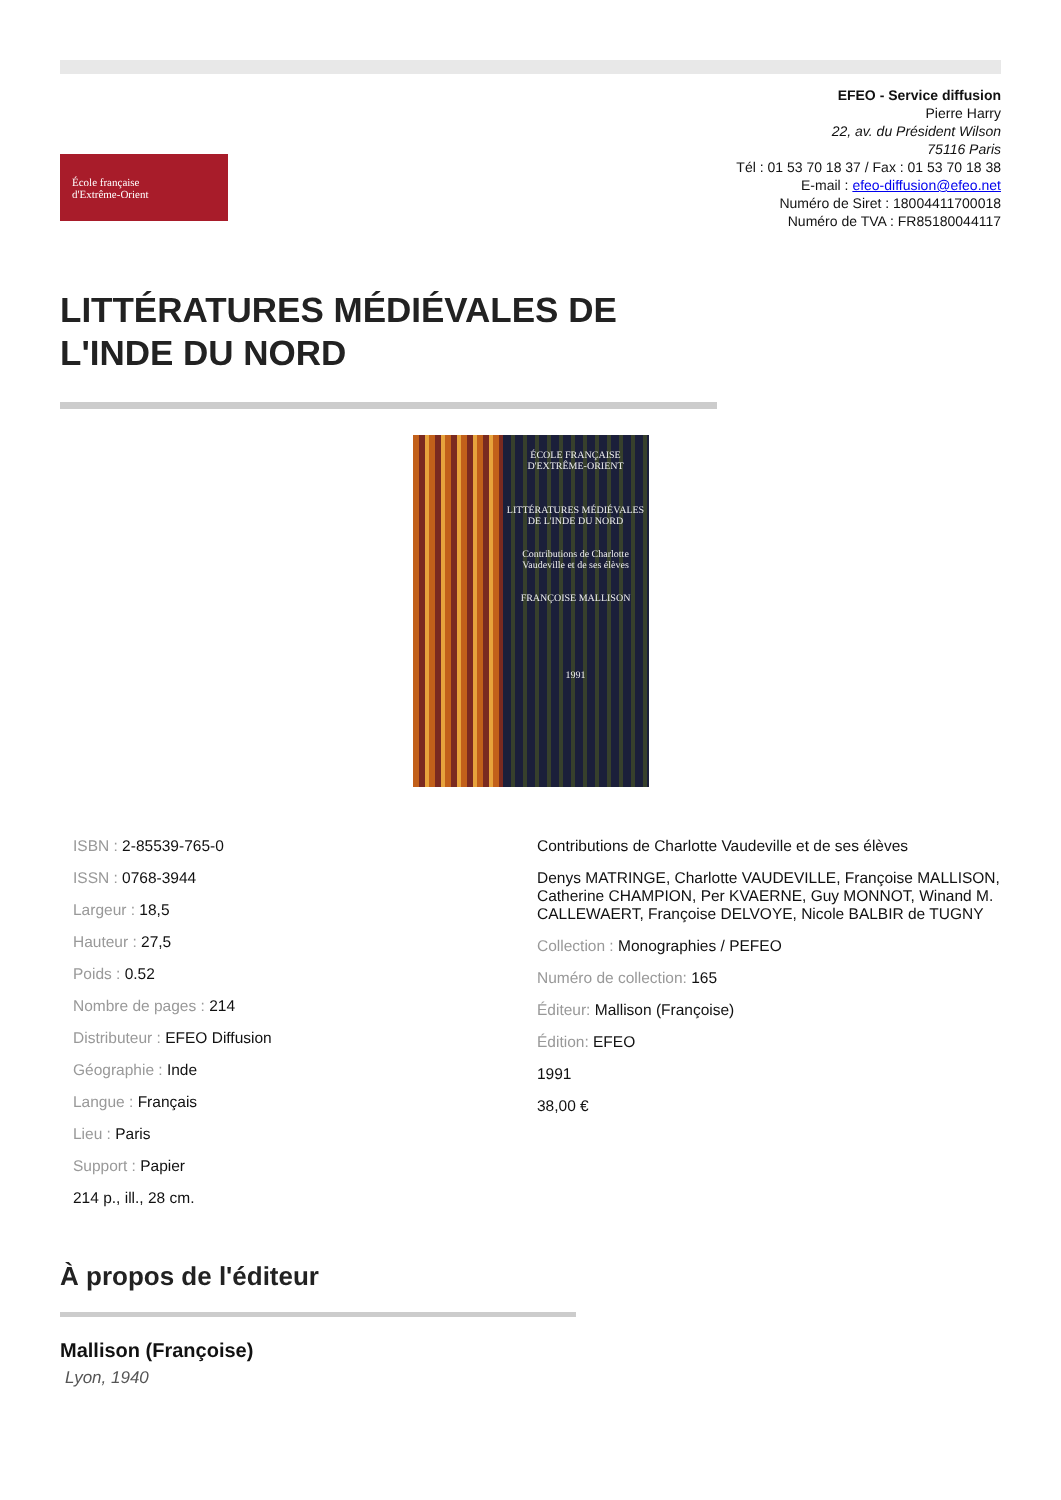École française
d'Extrême-Orient
EFEO - Service diffusion
Pierre Harry
22, av. du Président Wilson
75116 Paris
Tél : 01 53 70 18 37 / Fax : 01 53 70 18 38
E-mail : efeo-diffusion@efeo.net
Numéro de Siret : 18004411700018
Numéro de TVA : FR85180044117
LITTÉRATURES MÉDIÉVALES DE L'INDE DU NORD
ÉCOLE FRANÇAISE D'EXTRÊME-ORIENT
LITTÉRATURES MÉDIÉVALES DE L'INDE DU NORD
Contributions de Charlotte Vaudeville et de ses élèves
FRANÇOISE MALLISON
1991
ISBN : 2-85539-765-0
ISSN : 0768-3944
Largeur : 18,5
Hauteur : 27,5
Poids : 0.52
Nombre de pages : 214
Distributeur : EFEO Diffusion
Géographie : Inde
Langue : Français
Lieu : Paris
Support : Papier
214 p., ill., 28 cm.
Contributions de Charlotte Vaudeville et de ses élèves
Denys MATRINGE, Charlotte VAUDEVILLE, Françoise MALLISON, Catherine CHAMPION, Per KVAERNE, Guy MONNOT, Winand M. CALLEWAERT, Françoise DELVOYE, Nicole BALBIR de TUGNY
Collection : Monographies / PEFEO
Numéro de collection: 165
Éditeur: Mallison (Françoise)
Édition: EFEO
1991
38,00 €
À propos de l'éditeur
Mallison (Françoise)
Lyon, 1940